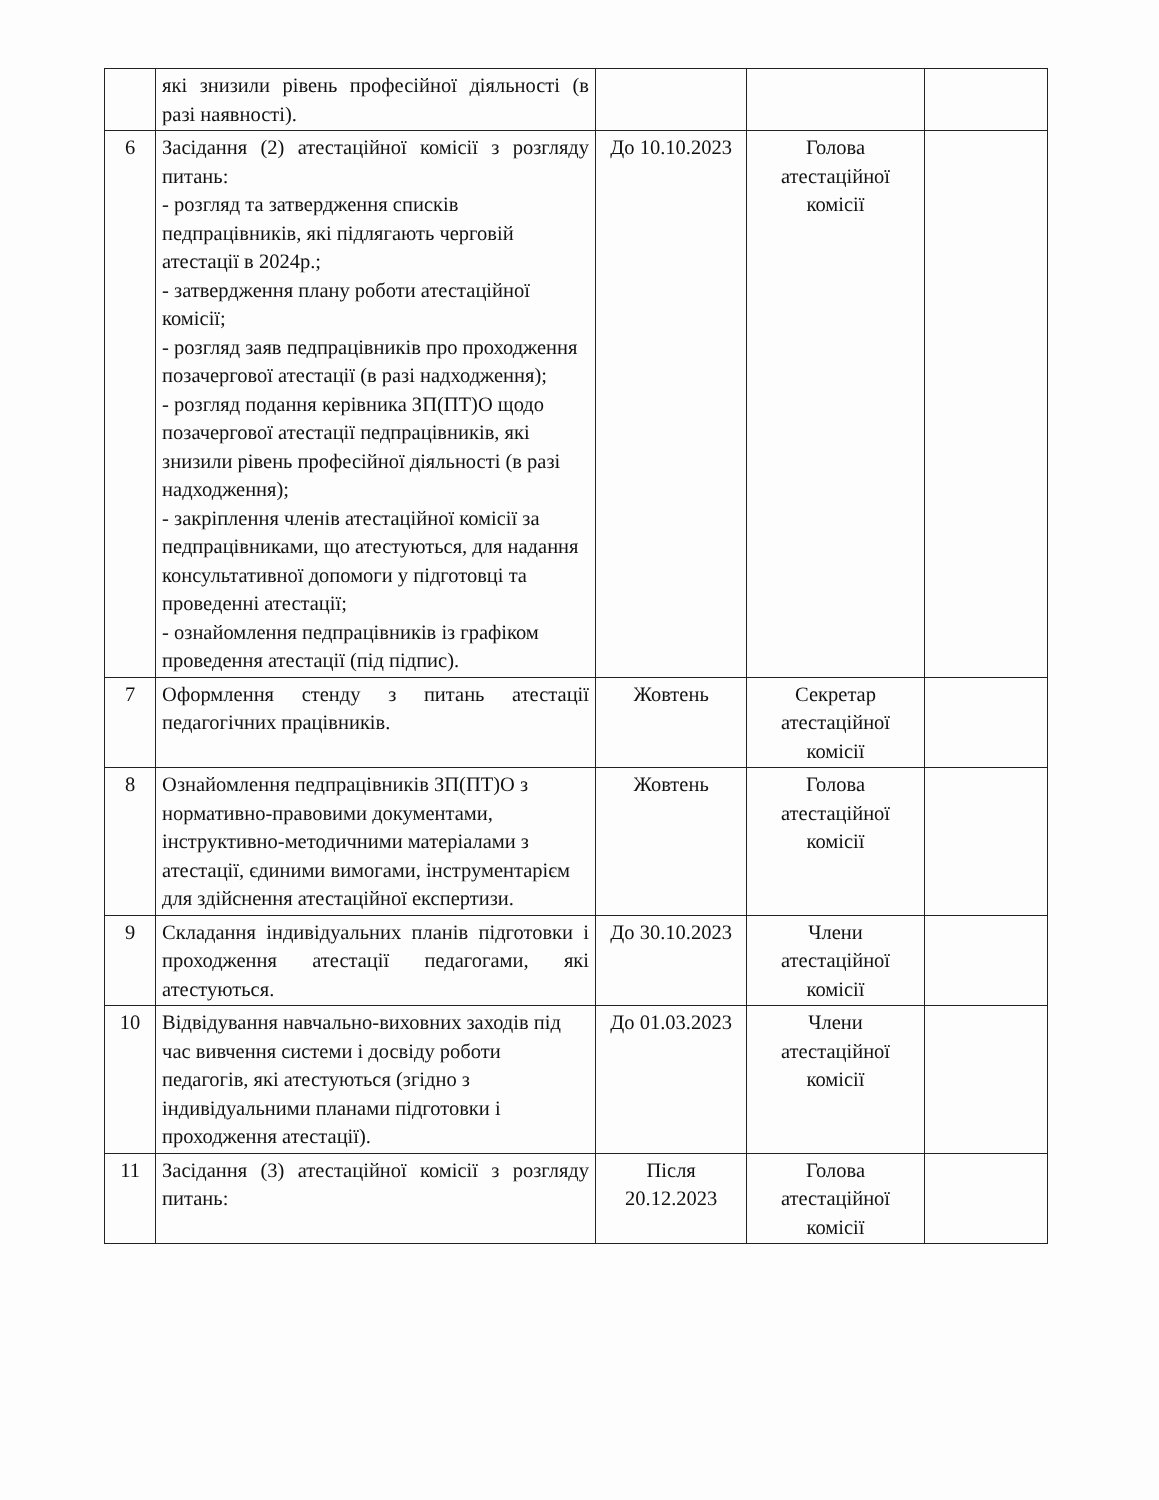| | які знизили рівень професійної діяльності (в разі наявності). | | | |
| 6 | Засідання (2) атестаційної комісії з розгляду питань: - розгляд та затвердження списків педпрацівників, які підлягають черговій атестації в 2024р.; - затвердження плану роботи атестаційної комісії; - розгляд заяв педпрацівників про проходження позачергової атестації (в разі надходження); - розгляд подання керівника ЗП(ПТ)О щодо позачергової атестації педпрацівників, які знизили рівень професійної діяльності (в разі надходження); - закріплення членів атестаційної комісії за педпрацівниками, що атестуються, для надання консультативної допомоги у підготовці та проведенні атестації; - ознайомлення педпрацівників із графіком проведення атестації (під підпис). | До 10.10.2023 | Голова атестаційної комісії | |
| 7 | Оформлення стенду з питань атестації педагогічних працівників. | Жовтень | Секретар атестаційної комісії | |
| 8 | Ознайомлення педпрацівників ЗП(ПТ)О з нормативно-правовими документами, інструктивно-методичними матеріалами з атестації, єдиними вимогами, інструментарієм для здійснення атестаційної експертизи. | Жовтень | Голова атестаційної комісії | |
| 9 | Складання індивідуальних планів підготовки і проходження атестації педагогами, які атестуються. | До 30.10.2023 | Члени атестаційної комісії | |
| 10 | Відвідування навчально-виховних заходів під час вивчення системи і досвіду роботи педагогів, які атестуються (згідно з індивідуальними планами підготовки і проходження атестації). | До 01.03.2023 | Члени атестаційної комісії | |
| 11 | Засідання (3) атестаційної комісії з розгляду питань: | Після 20.12.2023 | Голова атестаційної комісії | |